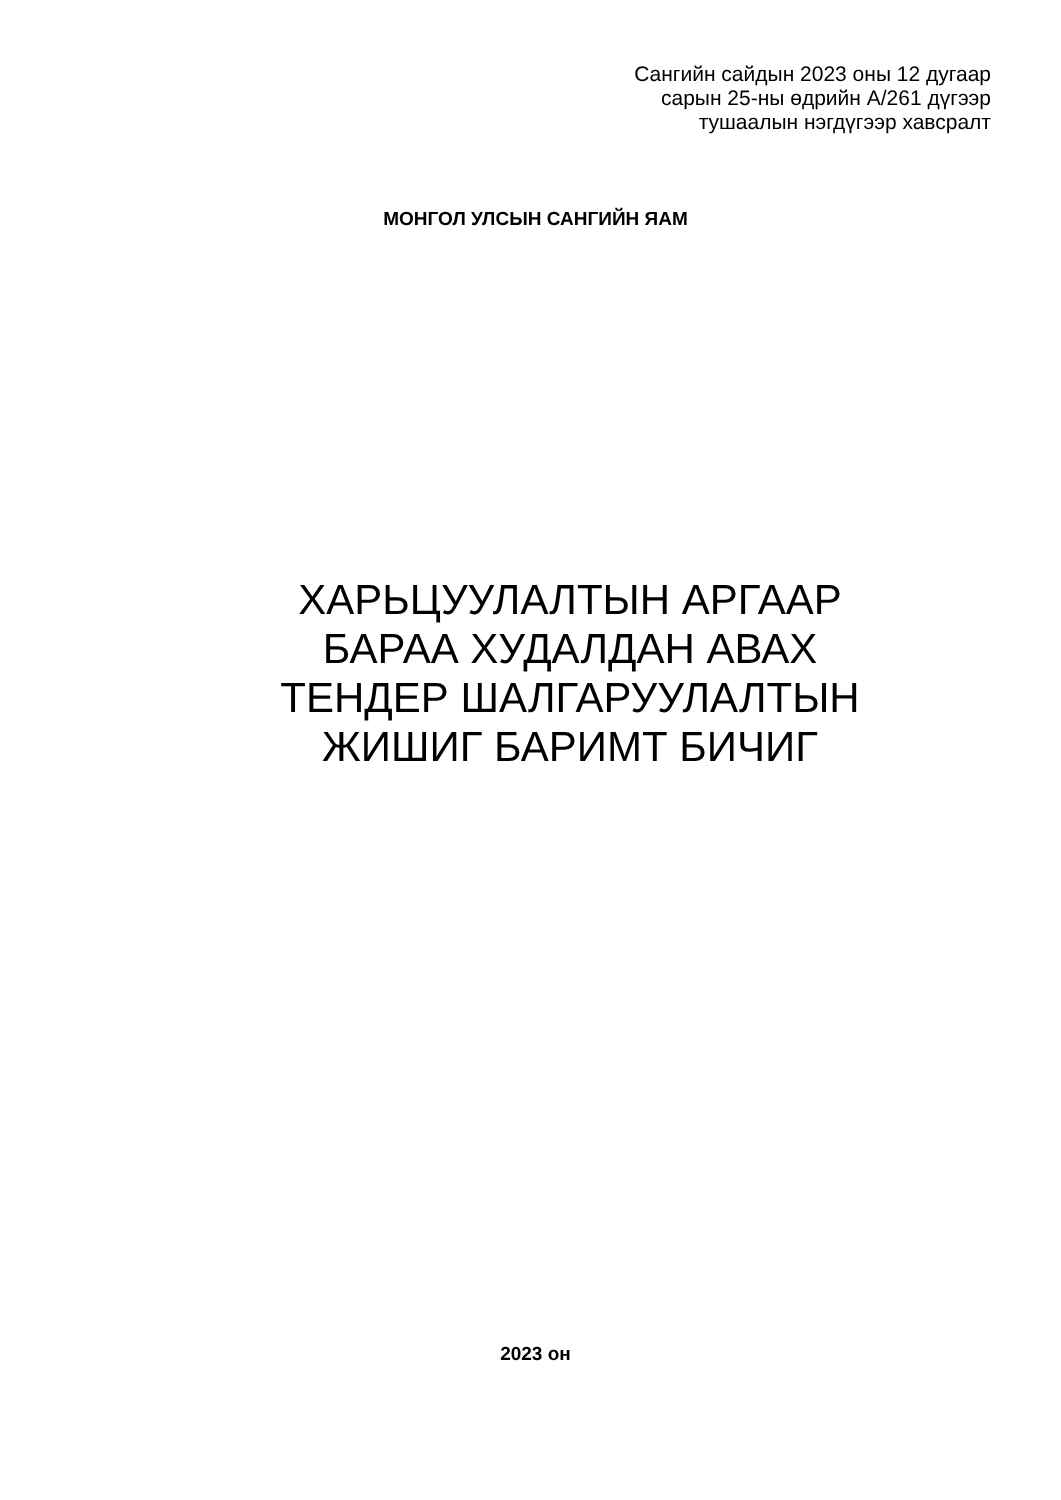Сангийн сайдын 2023 оны 12 дугаар
сарын 25-ны өдрийн А/261 дүгээр
тушаалын нэгдүгээр хавсралт
МОНГОЛ УЛСЫН САНГИЙН ЯАМ
ХАРЬЦУУЛАЛТЫН АРГААР
БАРАА ХУДАЛДАН АВАХ
ТЕНДЕР ШАЛГАРУУЛАЛТЫН
ЖИШИГ БАРИМТ БИЧИГ
2023 он